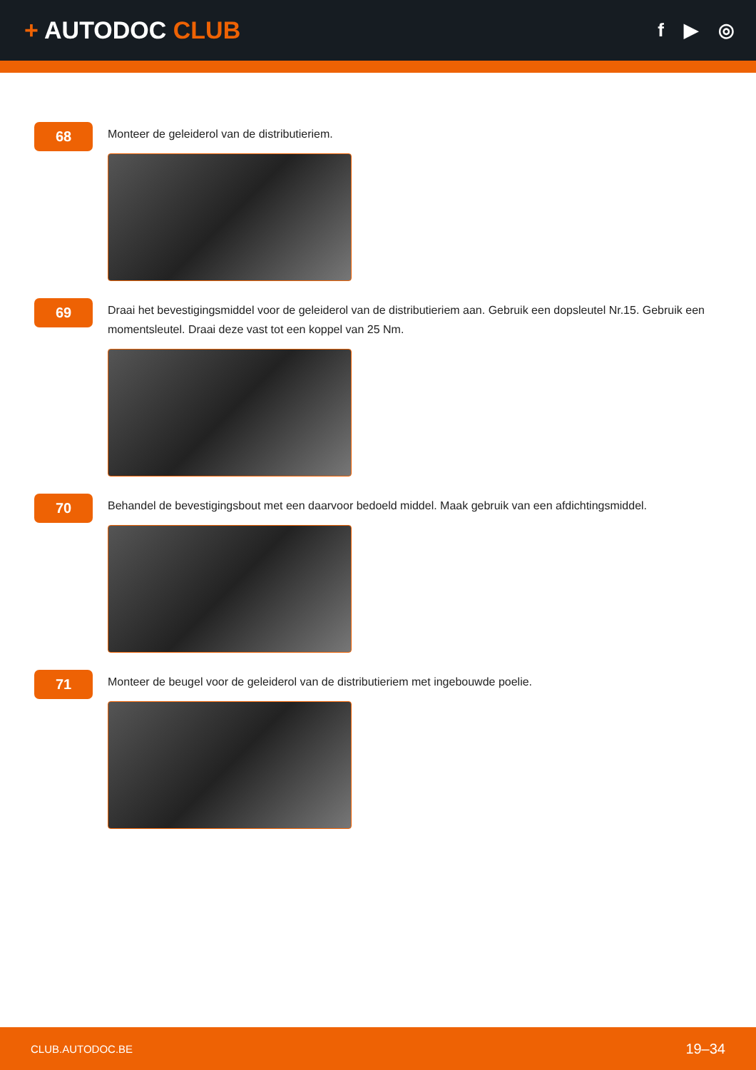+ AUTODOC CLUB
f ▶ ◎
68
Monteer de geleiderol van de distributieriem.
69
Draai het bevestigingsmiddel voor de geleiderol van de distributieriem aan. Gebruik een dopsleutel Nr.15. Gebruik een momentsleutel. Draai deze vast tot een koppel van 25 Nm.
70
Behandel de bevestigingsbout met een daarvoor bedoeld middel. Maak gebruik van een afdichtingsmiddel.
71
Monteer de beugel voor de geleiderol van de distributieriem met ingebouwde poelie.
CLUB.AUTODOC.BE 19–34